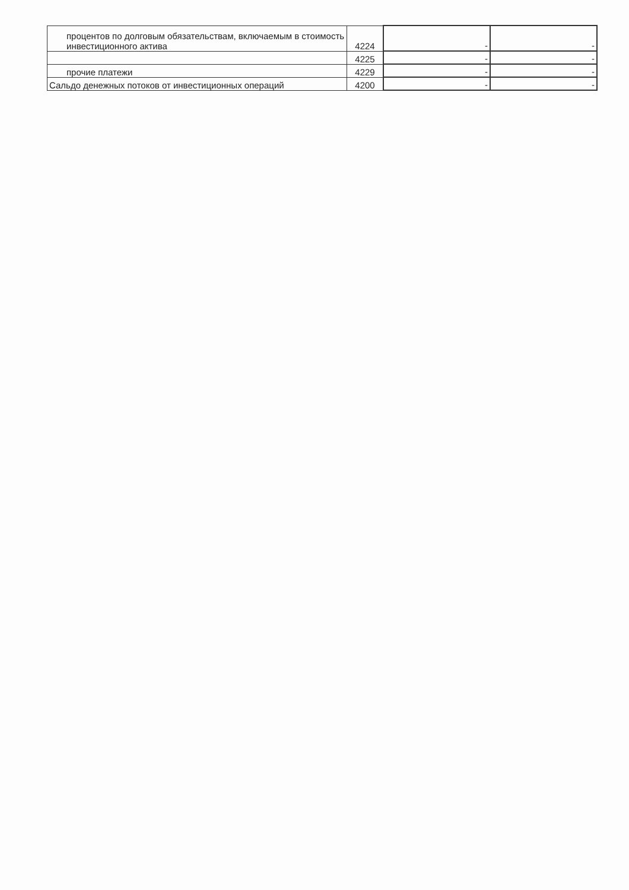| процентов по долговым обязательствам, включаемым в стоимость инвестиционного актива | 4224 | - | - |
| | 4225 | - | - |
| прочие платежи | 4229 | - | - |
| Сальдо денежных потоков от инвестиционных операций | 4200 | - | - |